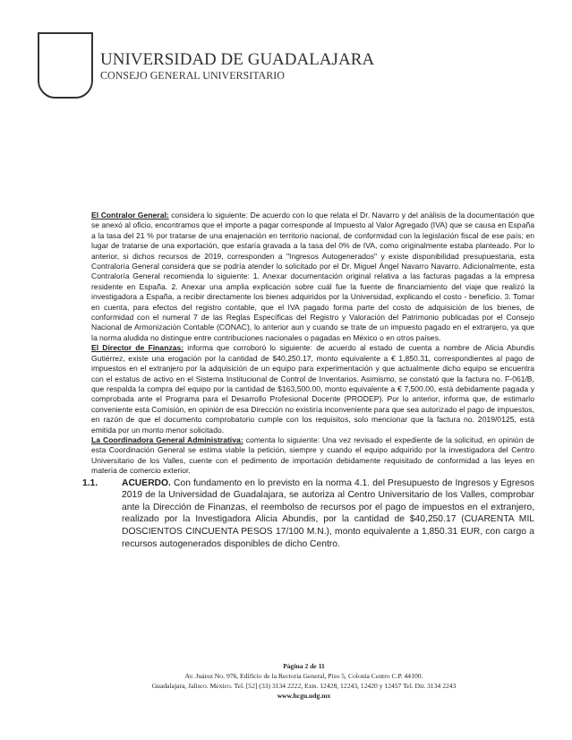UNIVERSIDAD DE GUADALAJARA
CONSEJO GENERAL UNIVERSITARIO
El Contralor General: considera lo siguiente: De acuerdo con lo que relata el Dr. Navarro y del análisis de la documentación que se anexó al oficio, encontramos que el importe a pagar corresponde al Impuesto al Valor Agregado (IVA) que se causa en España a la tasa del 21 % por tratarse de una enajenación en territorio nacional, de conformidad con la legislación fiscal de ese país; en lugar de tratarse de una exportación, que estaría gravada a la tasa del 0% de IVA, como originalmente estaba planteado. Por lo anterior, si dichos recursos de 2019, corresponden a "Ingresos Autogenerados" y existe disponibilidad presupuestaria, esta Contraloría General considera que se podría atender lo solicitado por el Dr. Miguel Ángel Navarro Navarro. Adicionalmente, esta Contraloría General recomienda lo siguiente: 1. Anexar documentación original relativa a las facturas pagadas a la empresa residente en España. 2. Anexar una amplia explicación sobre cuál fue la fuente de financiamiento del viaje que realizó la investigadora a España, a recibir directamente los bienes adquiridos por la Universidad, explicando el costo - beneficio. 3. Tomar en cuenta, para efectos del registro contable, que el IVA pagado forma parte del costo de adquisición de los bienes, de conformidad con el numeral 7 de las Reglas Específicas del Registro y Valoración del Patrimonio publicadas por el Consejo Nacional de Armonización Contable (CONAC), lo anterior aun y cuando se trate de un impuesto pagado en el extranjero, ya que la norma aludida no distingue entre contribuciones nacionales o pagadas en México o en otros países.
El Director de Finanzas: informa que corroboró lo siguiente: de acuerdo al estado de cuenta a nombre de Alicia Abundis Gutiérrez, existe una erogación por la cantidad de $40,250.17, monto equivalente a € 1,850.31, correspondientes al pago de impuestos en el extranjero por la adquisición de un equipo para experimentación y que actualmente dicho equipo se encuentra con el estatus de activo en el Sistema Institucional de Control de Inventarios. Asimismo, se constató que la factura no. F-061/B, que respalda la compra del equipo por la cantidad de $163,500.00, monto equivalente a € 7,500.00, está debidamente pagada y comprobada ante el Programa para el Desarrollo Profesional Docente (PRODEP). Por lo anterior, informa que, de estimarlo conveniente esta Comisión, en opinión de esa Dirección no existiría inconveniente para que sea autorizado el pago de impuestos, en razón de que el documento comprobatorio cumple con los requisitos, solo mencionar que la factura no. 2019/0125, está emitida por un monto menor solicitado.
La Coordinadora General Administrativa: comenta lo siguiente: Una vez revisado el expediente de la solicitud, en opinión de esta Coordinación General se estima viable la petición, siempre y cuando el equipo adquirido por la investigadora del Centro Universitario de los Valles, cuente con el pedimento de importación debidamente requisitado de conformidad a las leyes en materia de comercio exterior.
1.1. ACUERDO. Con fundamento en lo previsto en la norma 4.1. del Presupuesto de Ingresos y Egresos 2019 de la Universidad de Guadalajara, se autoriza al Centro Universitario de los Valles, comprobar ante la Dirección de Finanzas, el reembolso de recursos por el pago de impuestos en el extranjero, realizado por la Investigadora Alicia Abundis, por la cantidad de $40,250.17 (CUARENTA MIL DOSCIENTOS CINCUENTA PESOS 17/100 M.N.), monto equivalente a 1,850.31 EUR, con cargo a recursos autogenerados disponibles de dicho Centro.
Página 2 de 11
Av. Juárez No. 976, Edificio de la Rectoría General, Piso 5, Colonia Centro C.P. 44100.
Guadalajara, Jalisco. México. Tel. [52] (33) 3134 2222, Exts. 12428, 12243, 12420 y 12457 Tel. Dir. 3134 2243
www.hcgu.udg.mx